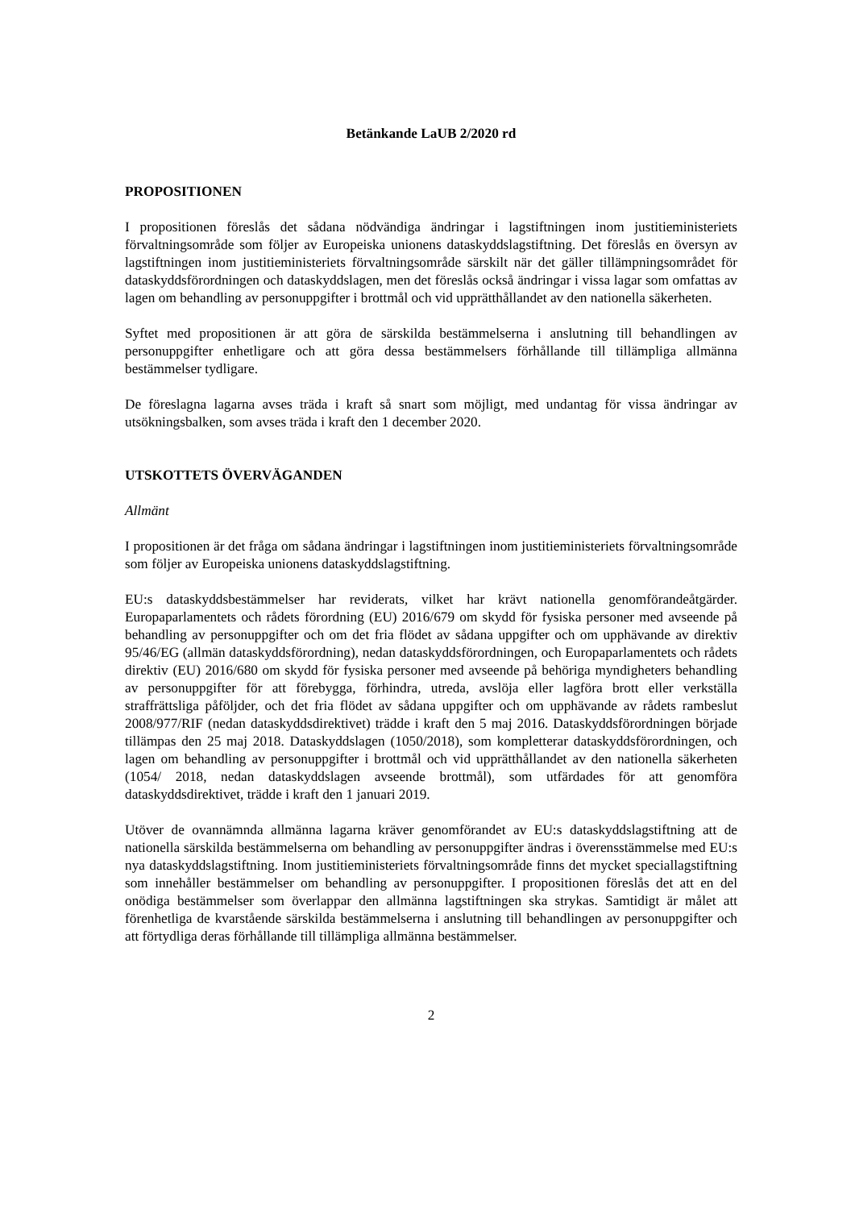Betänkande LaUB 2/2020 rd
PROPOSITIONEN
I propositionen föreslås det sådana nödvändiga ändringar i lagstiftningen inom justitieministeriets förvaltningsområde som följer av Europeiska unionens dataskyddslagstiftning. Det föreslås en översyn av lagstiftningen inom justitieministeriets förvaltningsområde särskilt när det gäller tillämpningsområdet för dataskyddsförordningen och dataskyddslagen, men det föreslås också ändringar i vissa lagar som omfattas av lagen om behandling av personuppgifter i brottmål och vid upprätthållandet av den nationella säkerheten.
Syftet med propositionen är att göra de särskilda bestämmelserna i anslutning till behandlingen av personuppgifter enhetligare och att göra dessa bestämmelsers förhållande till tillämpliga allmänna bestämmelser tydligare.
De föreslagna lagarna avses träda i kraft så snart som möjligt, med undantag för vissa ändringar av utsökningsbalken, som avses träda i kraft den 1 december 2020.
UTSKOTTETS ÖVERVÄGANDEN
Allmänt
I propositionen är det fråga om sådana ändringar i lagstiftningen inom justitieministeriets förvaltningsområde som följer av Europeiska unionens dataskyddslagstiftning.
EU:s dataskyddsbestämmelser har reviderats, vilket har krävt nationella genomförandeåtgärder. Europaparlamentets och rådets förordning (EU) 2016/679 om skydd för fysiska personer med avseende på behandling av personuppgifter och om det fria flödet av sådana uppgifter och om upphävande av direktiv 95/46/EG (allmän dataskyddsförordning), nedan dataskyddsförordningen, och Europaparlamentets och rådets direktiv (EU) 2016/680 om skydd för fysiska personer med avseende på behöriga myndigheters behandling av personuppgifter för att förebygga, förhindra, utreda, avslöja eller lagföra brott eller verkställa straffrättsliga påföljder, och det fria flödet av sådana uppgifter och om upphävande av rådets rambeslut 2008/977/RIF (nedan dataskyddsdirektivet) trädde i kraft den 5 maj 2016. Dataskyddsförordningen började tillämpas den 25 maj 2018. Dataskyddslagen (1050/2018), som kompletterar dataskyddsförordningen, och lagen om behandling av personuppgifter i brottmål och vid upprätthållandet av den nationella säkerheten (1054/ 2018, nedan dataskyddslagen avseende brottmål), som utfärdades för att genomföra dataskyddsdirektivet, trädde i kraft den 1 januari 2019.
Utöver de ovannämnda allmänna lagarna kräver genomförandet av EU:s dataskyddslagstiftning att de nationella särskilda bestämmelserna om behandling av personuppgifter ändras i överensstämmelse med EU:s nya dataskyddslagstiftning. Inom justitieministeriets förvaltningsområde finns det mycket speciallagstiftning som innehåller bestämmelser om behandling av personuppgifter. I propositionen föreslås det att en del onödiga bestämmelser som överlappar den allmänna lagstiftningen ska strykas. Samtidigt är målet att förenhetliga de kvarstående särskilda bestämmelserna i anslutning till behandlingen av personuppgifter och att förtydliga deras förhållande till tillämpliga allmänna bestämmelser.
2